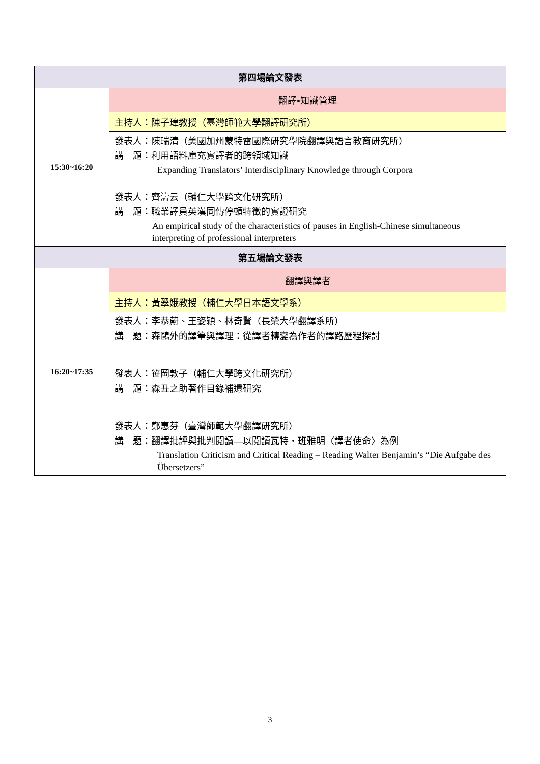| 第四場論文發表 | |
| 15:30~16:20 | 翻譯▪知識管理 |
| | 主持人：陳子瑋教授（臺灣師範大學翻譯研究所） |
| | 發表人：陳瑞清（美國加州蒙特雷國際研究學院翻譯與語言教育研究所） 講 題：利用語料庫充實譯者的跨領域知識 Expanding Translators’ Interdisciplinary Knowledge through Corpora 發表人：齊濤云（輔仁大學跨文化研究所） 講 題：職業譯員英漢同傳停頓特徵的實證研究 An empirical study of the characteristics of pauses in English-Chinese simultaneous interpreting of professional interpreters |
| 第五場論文發表 | |
| 16:20~17:35 | 翻譯與譯者 |
| | 主持人：黃翠娥教授（輔仁大學日本語文學系） |
| | 發表人：李恭蔚、王姿穎、林奇賢（長榮大學翻譯系所） 講 題：森鷗外的譯筆與譯理：從譯者轉變為作者的譯路歷程探討 發表人：笹岡敦子（輔仁大學跨文化研究所） 講 題：森丑之助著作目錄補遺研究 發表人：鄭惠芬（臺灣師範大學翻譯研究所） 講 題：翻譯批評與批判閱讀—以閱讀瓦特・班雅明〈譯者使命〉為例 Translation Criticism and Critical Reading – Reading Walter Benjamin’s “Die Aufgabe des Übersetzers” |
3